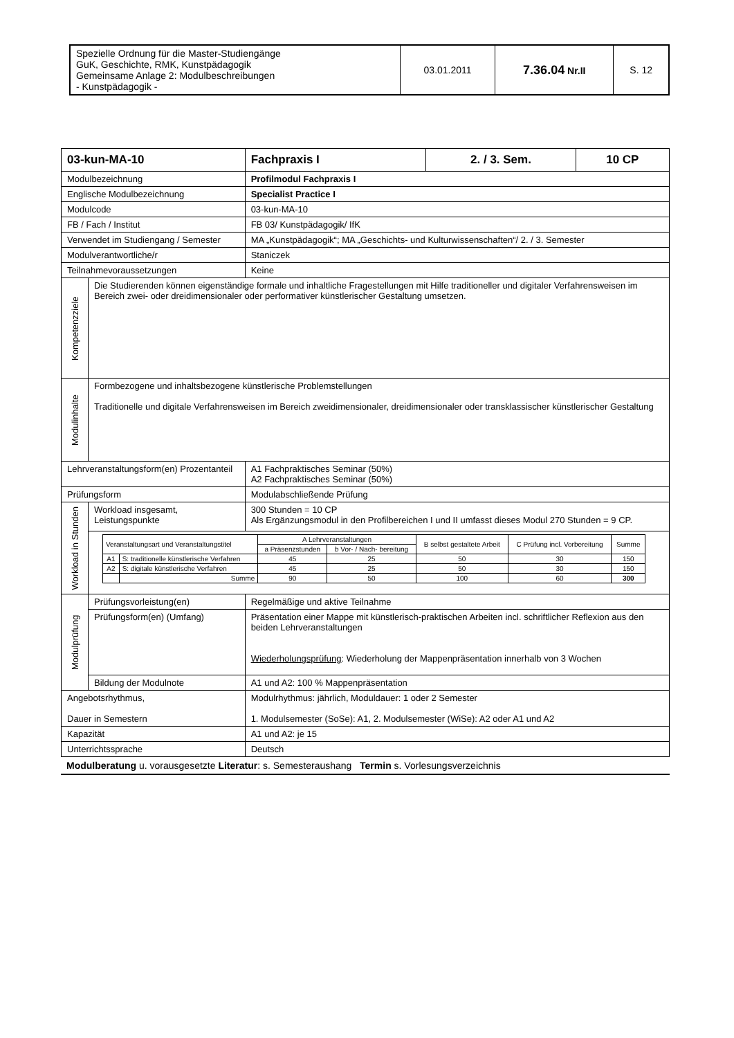| Spezielle Ordnung für die Master-Studiengänge GuK, Geschichte, RMK, Kunstpädagogik Gemeinsame Anlage 2: Modulbeschreibungen - Kunstpädagogik - | 03.01.2011 | 7.36.04 Nr.II | S. 12 |
| 03-kun-MA-10 | | Fachpraxis I | 2. / 3. Sem. | 10 CP |
| Modulbezeichnung | | Profilmodul Fachpraxis I | | |
| Englische Modulbezeichnung | | Specialist Practice I | | |
| Modulcode | | 03-kun-MA-10 | | |
| FB / Fach / Institut | | FB 03/ Kunstpädagogik/ IfK | | |
| Verwendet im Studiengang / Semester | | MA „Kunstpädagogik“; MA „Geschichts- und Kulturwissenschaften“/ 2. / 3. Semester | | |
| Modulverantwortliche/r | | Staniczek | | |
| Teilnahmevoraussetzungen | | Keine | | |
| Kompetenzziele | Die Studierenden können eigenständige formale und inhaltliche Fragestellungen mit Hilfe traditioneller und digitaler Verfahrensweisen im Bereich zwei- oder dreidimensionaler oder performativer künstlerischer Gestaltung umsetzen. | | | |
| Modulinhalte | Formbezogene und inhaltsbezogene künstlerische Problemstellungen Traditionelle und digitale Verfahrensweisen im Bereich zweidimensionaler, dreidimensionaler oder transklassischer künstlerischer Gestaltung | | | |
| Lehrveranstaltungsform(en) Prozentanteil | | A1 Fachpraktisches Seminar (50%) A2 Fachpraktisches Seminar (50%) | | |
| Prüfungsform | | Modulabschließende Prüfung | | |
| Workload in Stunden | Workload insgesamt, Leistungspunkte | 300 Stunden = 10 CP Als Ergänzungsmodul in den Profilbereichen I und II umfasst dieses Modul 270 Stunden = 9 CP. | | |
| | / Veranstaltungsart und Veranstaltungstitel / / A Lehrveranstaltungen / / B selbst gestaltete Arbeit / C Prüfung incl. Vorbereitung / Summe / / --- / --- / --- / --- / --- / --- / --- / / / / a Präsenzstunden / b Vor- / Nach- bereitung / / / / / A1 / S: traditionelle künstlerische Verfahren / 45 / 25 / 50 / 30 / 150 / / A2 / S: digitale künstlerische Verfahren / 45 / 25 / 50 / 30 / 150 / / / Summe / 90 / 50 / 100 / 60 / 300 / | | | |
| Modulprüfung | Prüfungsvorleistung(en) | Regelmäßige und aktive Teilnahme | | |
| | Prüfungsform(en) (Umfang) | Präsentation einer Mappe mit künstlerisch-praktischen Arbeiten incl. schriftlicher Reflexion aus den beiden Lehrveranstaltungen Wiederholungsprüfung : Wiederholung der Mappenpräsentation innerhalb von 3 Wochen | | |
| | Bildung der Modulnote | A1 und A2: 100 % Mappenpräsentation | | |
| Angebotsrhythmus, Dauer in Semestern | | Modulrhythmus: jährlich, Moduldauer: 1 oder 2 Semester 1. Modulsemester (SoSe): A1, 2. Modulsemester (WiSe): A2 oder A1 und A2 | | |
| Kapazität | | A1 und A2: je 15 | | |
| Unterrichtssprache | | Deutsch | | |
Modulberatung u. vorausgesetzte Literatur: s. Semesteraushang Termin s. Vorlesungsverzeichnis